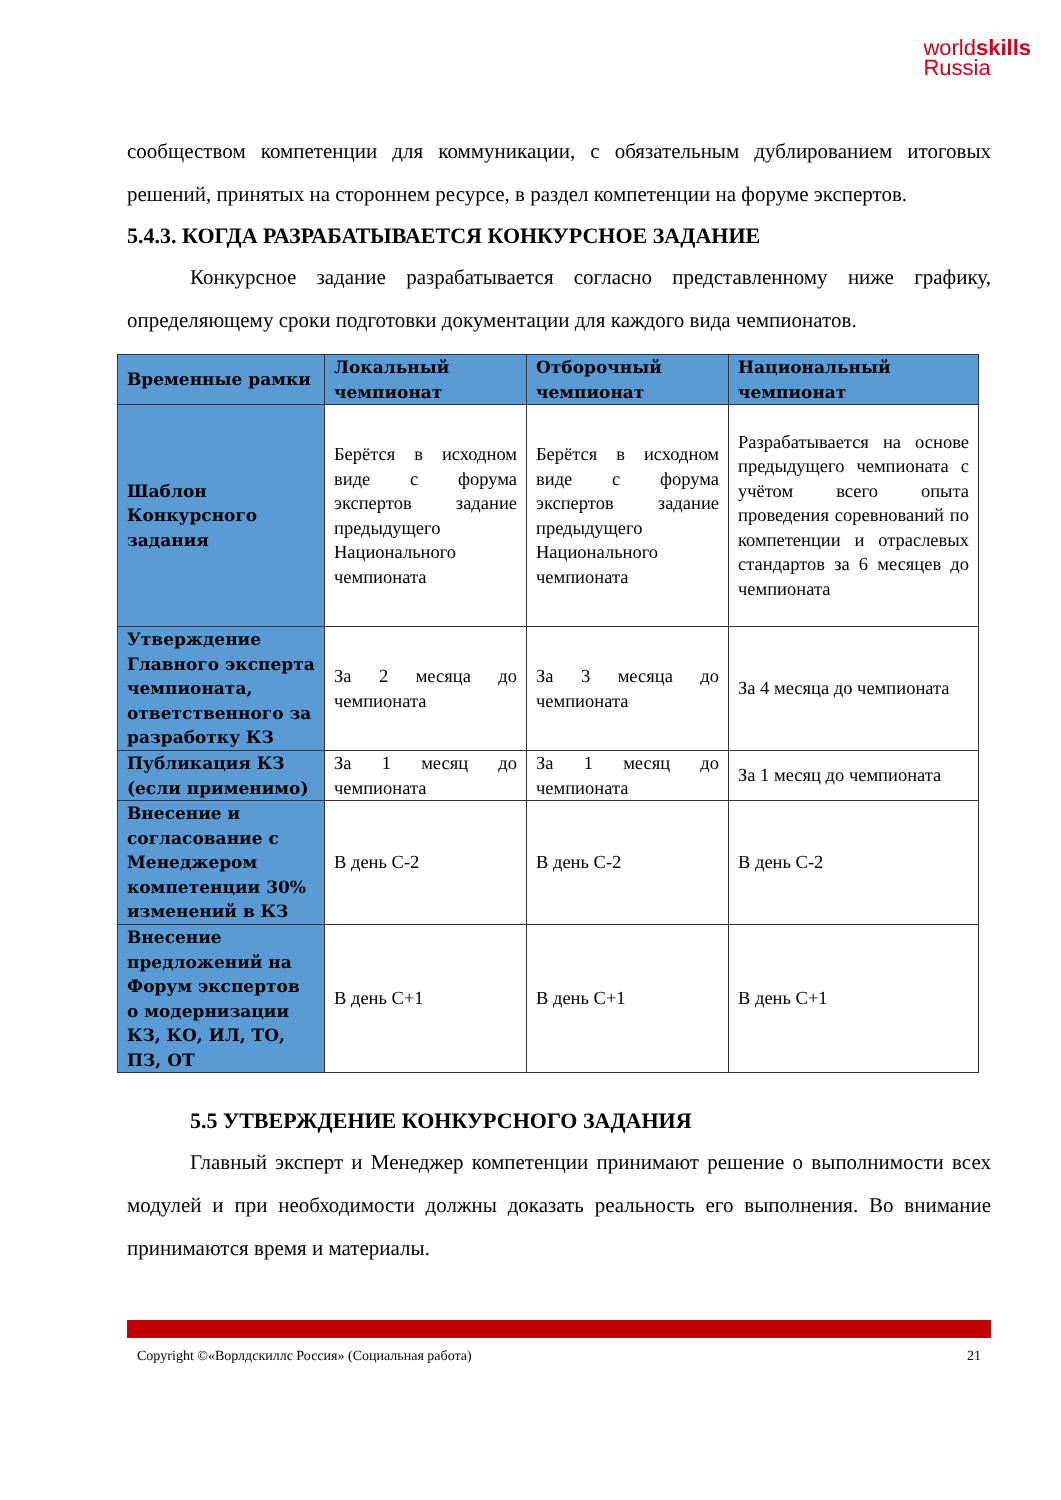worldskills
Russia
сообществом компетенции для коммуникации, с обязательным дублированием итоговых решений, принятых на стороннем ресурсе, в раздел компетенции на форуме экспертов.
5.4.3. КОГДА РАЗРАБАТЫВАЕТСЯ КОНКУРСНОЕ ЗАДАНИЕ
Конкурсное задание разрабатывается согласно представленному ниже графику, определяющему сроки подготовки документации для каждого вида чемпионатов.
| Временные рамки | Локальный чемпионат | Отборочный чемпионат | Национальный чемпионат |
| --- | --- | --- | --- |
| Шаблон Конкурсного задания | Берётся в исходном виде с форума экспертов задание предыдущего Национального чемпионата | Берётся в исходном виде с форума экспертов задание предыдущего Национального чемпионата | Разрабатывается на основе предыдущего чемпионата с учётом всего опыта проведения соревнований по компетенции и отраслевых стандартов за 6 месяцев до чемпионата |
| Утверждение Главного эксперта чемпионата, ответственного за разработку КЗ | За 2 месяца до чемпионата | За 3 месяца до чемпионата | За 4 месяца до чемпионата |
| Публикация КЗ (если применимо) | За 1 месяц до чемпионата | За 1 месяц до чемпионата | За 1 месяц до чемпионата |
| Внесение и согласование с Менеджером компетенции 30% изменений в КЗ | В день С-2 | В день С-2 | В день С-2 |
| Внесение предложений на Форум экспертов о модернизации КЗ, КО, ИЛ, ТО, ПЗ, ОТ | В день С+1 | В день С+1 | В день С+1 |
5.5 УТВЕРЖДЕНИЕ КОНКУРСНОГО ЗАДАНИЯ
Главный эксперт и Менеджер компетенции принимают решение о выполнимости всех модулей и при необходимости должны доказать реальность его выполнения. Во внимание принимаются время и материалы.
Copyright ©«Ворлдскиллс Россия» (Социальная работа) 21